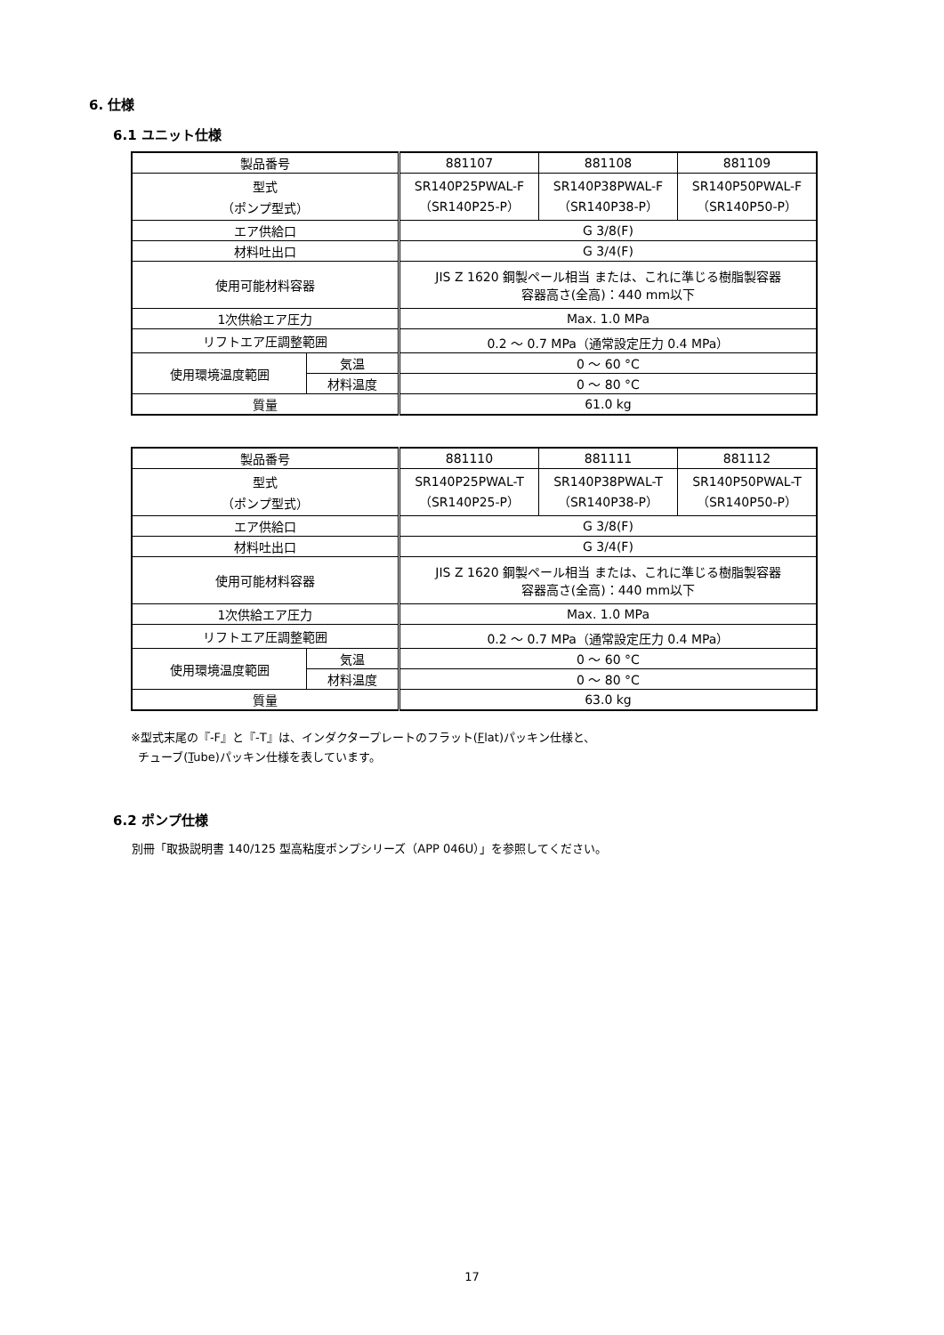6. 仕様
6.1 ユニット仕様
| 製品番号 | | 881107 | 881108 | 881109 |
| 型式 （ポンプ型式） | | SR140P25PWAL-F （SR140P25-P） | SR140P38PWAL-F （SR140P38-P） | SR140P50PWAL-F （SR140P50-P） |
| エア供給口 | | G 3/8(F) | | |
| 材料吐出口 | | G 3/4(F) | | |
| 使用可能材料容器 | | JIS Z 1620 鋼製ペール相当 または、これに準じる樹脂製容器 容器高さ(全高)：440 mm以下 | | |
| 1次供給エア圧力 | | Max. 1.0 MPa | | |
| リフトエア圧調整範囲 | | 0.2 ～ 0.7 MPa（通常設定圧力 0.4 MPa） | | |
| 使用環境温度範囲 | 気温 | 0 ～ 60 °C | | |
| | 材料温度 | 0 ～ 80 °C | | |
| 質量 | | 61.0 kg | | |
| 製品番号 | | 881110 | 881111 | 881112 |
| 型式 （ポンプ型式） | | SR140P25PWAL-T （SR140P25-P） | SR140P38PWAL-T （SR140P38-P） | SR140P50PWAL-T （SR140P50-P） |
| エア供給口 | | G 3/8(F) | | |
| 材料吐出口 | | G 3/4(F) | | |
| 使用可能材料容器 | | JIS Z 1620 鋼製ペール相当 または、これに準じる樹脂製容器 容器高さ(全高)：440 mm以下 | | |
| 1次供給エア圧力 | | Max. 1.0 MPa | | |
| リフトエア圧調整範囲 | | 0.2 ～ 0.7 MPa（通常設定圧力 0.4 MPa） | | |
| 使用環境温度範囲 | 気温 | 0 ～ 60 °C | | |
| | 材料温度 | 0 ～ 80 °C | | |
| 質量 | | 63.0 kg | | |
※型式末尾の『-F』と『-T』は、インダクタープレートのフラット(Flat)パッキン仕様と、
チューブ(Tube)パッキン仕様を表しています。
6.2 ポンプ仕様
別冊「取扱説明書 140/125 型高粘度ポンプシリーズ（APP 046U）」を参照してください。
17